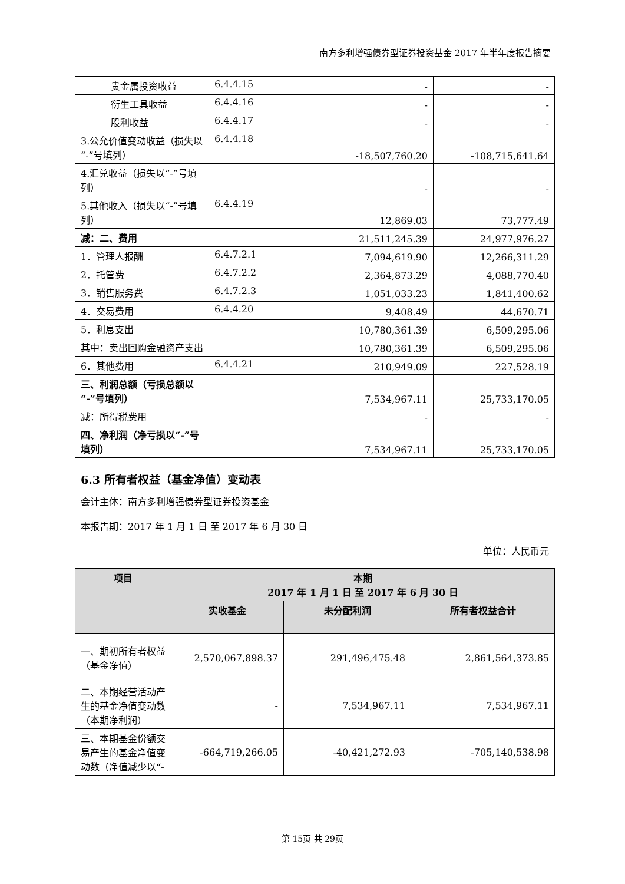南方多利增强债券型证券投资基金 2017 年半年度报告摘要
| 贵金属投资收益 | 6.4.4.15 | - | - |
| 衍生工具收益 | 6.4.4.16 | - | - |
| 股利收益 | 6.4.4.17 | - | - |
| 3.公允价值变动收益（损失以“-”号填列） | 6.4.4.18 | -18,507,760.20 | -108,715,641.64 |
| 4.汇兑收益（损失以“-”号填列） | | - | - |
| 5.其他收入（损失以“-”号填列） | 6.4.4.19 | 12,869.03 | 73,777.49 |
| 减：二、费用 | | 21,511,245.39 | 24,977,976.27 |
| 1．管理人报酬 | 6.4.7.2.1 | 7,094,619.90 | 12,266,311.29 |
| 2．托管费 | 6.4.7.2.2 | 2,364,873.29 | 4,088,770.40 |
| 3．销售服务费 | 6.4.7.2.3 | 1,051,033.23 | 1,841,400.62 |
| 4．交易费用 | 6.4.4.20 | 9,408.49 | 44,670.71 |
| 5．利息支出 | | 10,780,361.39 | 6,509,295.06 |
| 其中：卖出回购金融资产支出 | | 10,780,361.39 | 6,509,295.06 |
| 6．其他费用 | 6.4.4.21 | 210,949.09 | 227,528.19 |
| 三、利润总额（亏损总额以“-”号填列） | | 7,534,967.11 | 25,733,170.05 |
| 减：所得税费用 | | - | - |
| 四、净利润（净亏损以“-”号填列） | | 7,534,967.11 | 25,733,170.05 |
6.3 所有者权益（基金净值）变动表
会计主体：南方多利增强债券型证券投资基金
本报告期：2017 年 1 月 1 日 至 2017 年 6 月 30 日
单位：人民币元
| 项目 | 本期 2017 年 1 月 1 日 至 2017 年 6 月 30 日 | | |
| --- | --- | --- | --- |
| | 实收基金 | 未分配利润 | 所有者权益合计 |
| 一、期初所有者权益（基金净值） | 2,570,067,898.37 | 291,496,475.48 | 2,861,564,373.85 |
| 二、本期经营活动产生的基金净值变动数（本期净利润） | - | 7,534,967.11 | 7,534,967.11 |
| 三、本期基金份额交易产生的基金净值变动数（净值减少以“- | -664,719,266.05 | -40,421,272.93 | -705,140,538.98 |
第 15页 共 29页